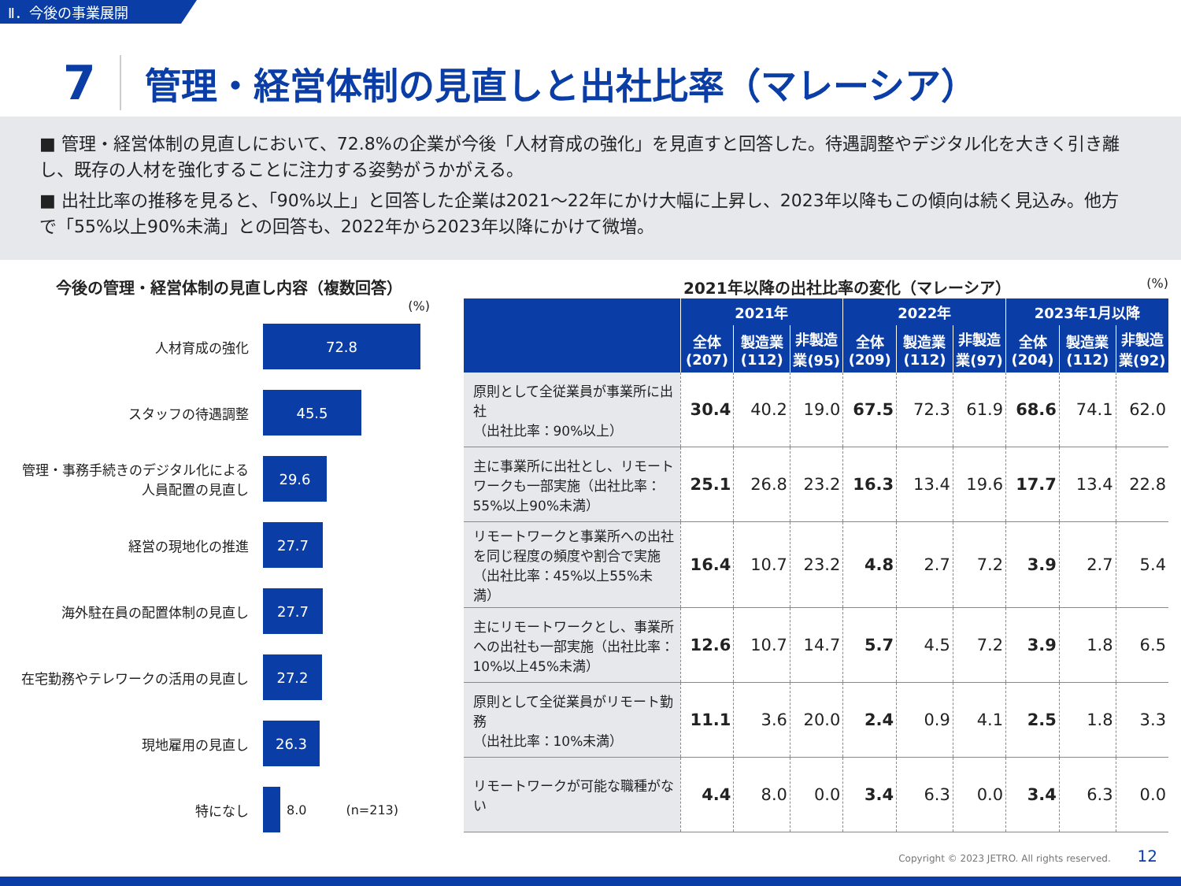Ⅱ．今後の事業展開
7 管理・経営体制の見直しと出社比率（マレーシア）
■ 管理・経営体制の見直しにおいて、72.8%の企業が今後「人材育成の強化」を見直すと回答した。待遇調整やデジタル化を大きく引き離し、既存の人材を強化することに注力する姿勢がうかがえる。
■ 出社比率の推移を見ると、「90%以上」と回答した企業は2021～22年にかけ大幅に上昇し、2023年以降もこの傾向は続く見込み。他方で「55%以上90%未満」との回答も、2022年から2023年以降にかけて微増。
今後の管理・経営体制の見直し内容（複数回答）
(%)
人材育成の強化
72.8
スタッフの待遇調整
45.5
管理・事務手続きのデジタル化による人員配置の見直し
29.6
経営の現地化の推進
27.7
海外駐在員の配置体制の見直し
27.7
在宅勤務やテレワークの活用の見直し
27.2
現地雇用の見直し
26.3
特になし 8.0 (n=213)
2021年以降の出社比率の変化（マレーシア） (%)
| | 2021年 | | | 2022年 | | | 2023年1月以降 | | |
| --- | --- | --- | --- | --- | --- | --- | --- | --- | --- |
| | 全体 (207) | 製造業 (112) | 非製造業(95) | 全体 (209) | 製造業 (112) | 非製造業(97) | 全体 (204) | 製造業 (112) | 非製造業(92) |
| 原則として全従業員が事業所に出社 （出社比率：90%以上） | 30.4 | 40.2 | 19.0 | 67.5 | 72.3 | 61.9 | 68.6 | 74.1 | 62.0 |
| 主に事業所に出社とし、リモートワークも一部実施（出社比率：55%以上90%未満） | 25.1 | 26.8 | 23.2 | 16.3 | 13.4 | 19.6 | 17.7 | 13.4 | 22.8 |
| リモートワークと事業所への出社を同じ程度の頻度や割合で実施（出社比率：45%以上55%未満） | 16.4 | 10.7 | 23.2 | 4.8 | 2.7 | 7.2 | 3.9 | 2.7 | 5.4 |
| 主にリモートワークとし、事業所への出社も一部実施（出社比率：10%以上45%未満） | 12.6 | 10.7 | 14.7 | 5.7 | 4.5 | 7.2 | 3.9 | 1.8 | 6.5 |
| 原則として全従業員がリモート勤務 （出社比率：10%未満） | 11.1 | 3.6 | 20.0 | 2.4 | 0.9 | 4.1 | 2.5 | 1.8 | 3.3 |
| リモートワークが可能な職種がない | 4.4 | 8.0 | 0.0 | 3.4 | 6.3 | 0.0 | 3.4 | 6.3 | 0.0 |
Copyright © 2023 JETRO. All rights reserved. 12